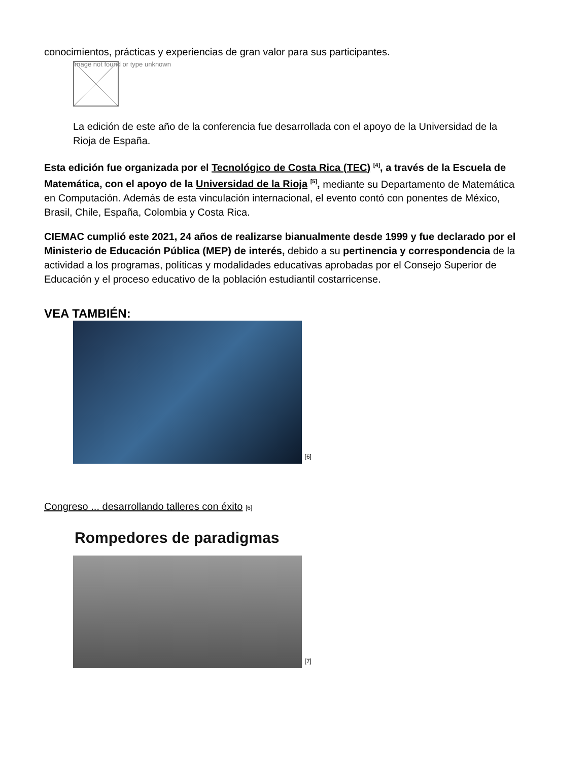conocimientos, prácticas y experiencias de gran valor para sus participantes.
Image not found or type unknown
La edición de este año de la conferencia fue desarrollada con el apoyo de la Universidad de la Rioja de España.
Esta edición fue organizada por el Tecnológico de Costa Rica (TEC) <sup>[4]</sup>, a través de la Escuela de Matemática, con el apoyo de la Universidad de la Rioja <sup>[5]</sup>, mediante su Departamento de Matemática en Computación. Además de esta vinculación internacional, el evento contó con ponentes de México, Brasil, Chile, España, Colombia y Costa Rica.
CIEMAC cumplió este 2021, 24 años de realizarse bianualmente desde 1999 y fue declarado por el Ministerio de Educación Pública (MEP) de interés, debido a su pertinencia y correspondencia de la actividad a los programas, políticas y modalidades educativas aprobadas por el Consejo Superior de Educación y el proceso educativo de la población estudiantil costarricense.
VEA TAMBIÉN:
[6]
Congreso ... desarrollando talleres con éxito [6]
Rompedores de paradigmas
[7]